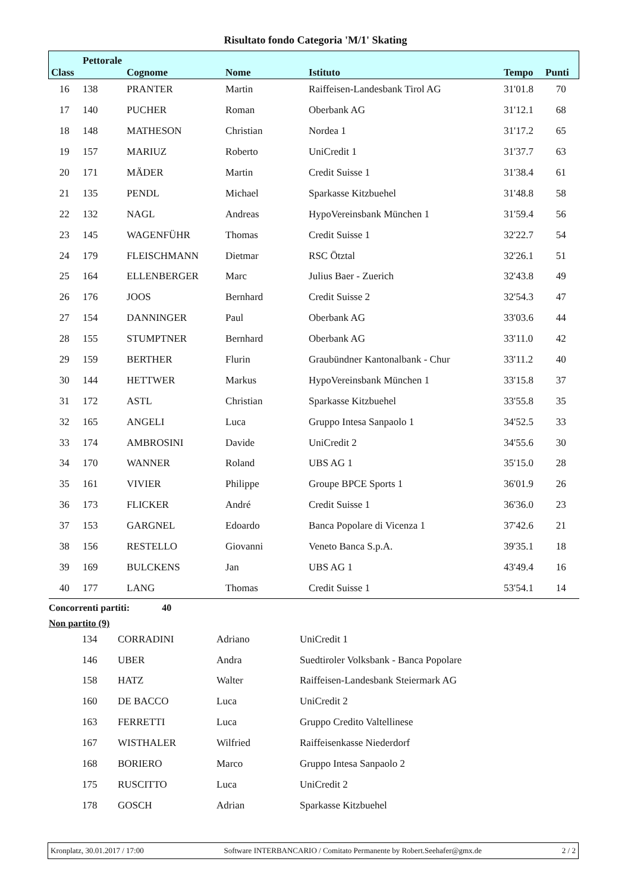Risultato fondo Categoria 'M/1' Skating
| Class | Pettorale | Cognome | Nome | Istituto | Tempo | Punti |
| --- | --- | --- | --- | --- | --- | --- |
| 16 | 138 | PRANTER | Martin | Raiffeisen-Landesbank Tirol AG | 31'01.8 | 70 |
| 17 | 140 | PUCHER | Roman | Oberbank AG | 31'12.1 | 68 |
| 18 | 148 | MATHESON | Christian | Nordea 1 | 31'17.2 | 65 |
| 19 | 157 | MARIUZ | Roberto | UniCredit 1 | 31'37.7 | 63 |
| 20 | 171 | MÄDER | Martin | Credit Suisse 1 | 31'38.4 | 61 |
| 21 | 135 | PENDL | Michael | Sparkasse Kitzbuehel | 31'48.8 | 58 |
| 22 | 132 | NAGL | Andreas | HypoVereinsbank München 1 | 31'59.4 | 56 |
| 23 | 145 | WAGENFÜHR | Thomas | Credit Suisse 1 | 32'22.7 | 54 |
| 24 | 179 | FLEISCHMANN | Dietmar | RSC Ötztal | 32'26.1 | 51 |
| 25 | 164 | ELLENBERGER | Marc | Julius Baer - Zuerich | 32'43.8 | 49 |
| 26 | 176 | JOOS | Bernhard | Credit Suisse 2 | 32'54.3 | 47 |
| 27 | 154 | DANNINGER | Paul | Oberbank AG | 33'03.6 | 44 |
| 28 | 155 | STUMPTNER | Bernhard | Oberbank AG | 33'11.0 | 42 |
| 29 | 159 | BERTHER | Flurin | Graubündner Kantonalbank - Chur | 33'11.2 | 40 |
| 30 | 144 | HETTWER | Markus | HypoVereinsbank München 1 | 33'15.8 | 37 |
| 31 | 172 | ASTL | Christian | Sparkasse Kitzbuehel | 33'55.8 | 35 |
| 32 | 165 | ANGELI | Luca | Gruppo Intesa Sanpaolo 1 | 34'52.5 | 33 |
| 33 | 174 | AMBROSINI | Davide | UniCredit 2 | 34'55.6 | 30 |
| 34 | 170 | WANNER | Roland | UBS AG 1 | 35'15.0 | 28 |
| 35 | 161 | VIVIER | Philippe | Groupe BPCE Sports 1 | 36'01.9 | 26 |
| 36 | 173 | FLICKER | André | Credit Suisse 1 | 36'36.0 | 23 |
| 37 | 153 | GARGNEL | Edoardo | Banca Popolare di Vicenza 1 | 37'42.6 | 21 |
| 38 | 156 | RESTELLO | Giovanni | Veneto Banca S.p.A. | 39'35.1 | 18 |
| 39 | 169 | BULCKENS | Jan | UBS AG 1 | 43'49.4 | 16 |
| 40 | 177 | LANG | Thomas | Credit Suisse 1 | 53'54.1 | 14 |
Concorrenti partiti: 40
Non partito (9)
| | 134 | CORRADINI | Adriano | UniCredit 1 |
| | 146 | UBER | Andra | Suedtiroler Volksbank - Banca Popolare |
| | 158 | HATZ | Walter | Raiffeisen-Landesbank Steiermark AG |
| | 160 | DE BACCO | Luca | UniCredit 2 |
| | 163 | FERRETTI | Luca | Gruppo Credito Valtellinese |
| | 167 | WISTHALER | Wilfried | Raiffeisenkasse Niederdorf |
| | 168 | BORIERO | Marco | Gruppo Intesa Sanpaolo 2 |
| | 175 | RUSCITTO | Luca | UniCredit 2 |
| | 178 | GOSCH | Adrian | Sparkasse Kitzbuehel |
Kronplatz, 30.01.2017 / 17:00 Software INTERBANCARIO / Comitato Permanente by Robert.Seehafer@gmx.de 2 / 2